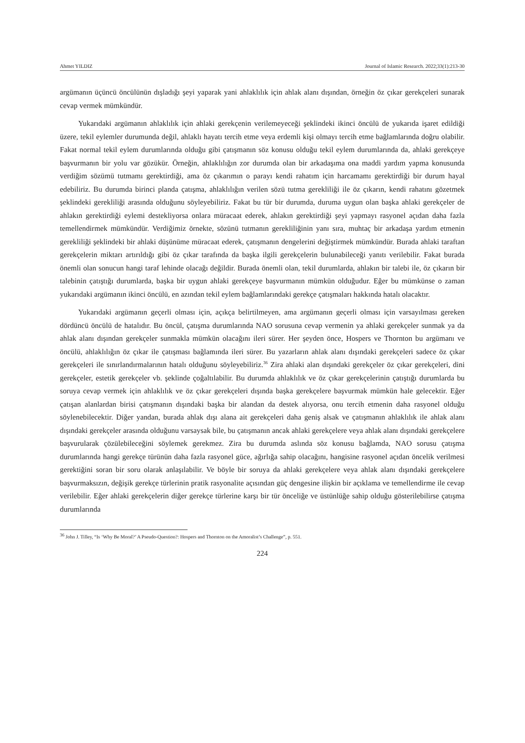Ahmet YILDIZ Journal of Islamic Research. 2022;33(1):213-30
argümanın üçüncü öncülünün dışladığı şeyi yaparak yani ahlaklılık için ahlak alanı dışından, örneğin öz çıkar gerekçeleri sunarak cevap vermek mümkündür.
Yukarıdaki argümanın ahlaklılık için ahlaki gerekçenin verilemeyeceği şeklindeki ikinci öncülü de yukarıda işaret edildiği üzere, tekil eylemler durumunda değil, ahlaklı hayatı tercih etme veya erdemli kişi olmayı tercih etme bağlamlarında doğru olabilir. Fakat normal tekil eylem durumlarında olduğu gibi çatışmanın söz konusu olduğu tekil eylem durumlarında da, ahlaki gerekçeye başvurmanın bir yolu var gözükür. Örneğin, ahlaklılığın zor durumda olan bir arkadaşıma ona maddi yardım yapma konusunda verdiğim sözümü tutmamı gerektirdiği, ama öz çıkarımın o parayı kendi rahatım için harcamamı gerektirdiği bir durum hayal edebiliriz. Bu durumda birinci planda çatışma, ahlaklılığın verilen sözü tutma gerekliliği ile öz çıkarın, kendi rahatını gözetmek şeklindeki gerekliliği arasında olduğunu söyleyebiliriz. Fakat bu tür bir durumda, duruma uygun olan başka ahlaki gerekçeler de ahlakın gerektirdiği eylemi destekliyorsa onlara müracaat ederek, ahlakın gerektirdiği şeyi yapmayı rasyonel açıdan daha fazla temellendirmek mümkündür. Verdiğimiz örnekte, sözünü tutmanın gerekliliğinin yanı sıra, muhtaç bir arkadaşa yardım etmenin gerekliliği şeklindeki bir ahlaki düşünüme müracaat ederek, çatışmanın dengelerini değiştirmek mümkündür. Burada ahlaki taraftan gerekçelerin miktarı artırıldığı gibi öz çıkar tarafında da başka ilgili gerekçelerin bulunabileceği yanıtı verilebilir. Fakat burada önemli olan sonucun hangi taraf lehinde olacağı değildir. Burada önemli olan, tekil durumlarda, ahlakın bir talebi ile, öz çıkarın bir talebinin çatıştığı durumlarda, başka bir uygun ahlaki gerekçeye başvurmanın mümkün olduğudur. Eğer bu mümkünse o zaman yukarıdaki argümanın ikinci öncülü, en azından tekil eylem bağlamlarındaki gerekçe çatışmaları hakkında hatalı olacaktır.
Yukarıdaki argümanın geçerli olması için, açıkça belirtilmeyen, ama argümanın geçerli olması için varsayılması gereken dördüncü öncülü de hatalıdır. Bu öncül, çatışma durumlarında NAO sorusuna cevap vermenin ya ahlaki gerekçeler sunmak ya da ahlak alanı dışından gerekçeler sunmakla mümkün olacağını ileri sürer. Her şeyden önce, Hospers ve Thornton bu argümanı ve öncülü, ahlaklılığın öz çıkar ile çatışması bağlamında ileri sürer. Bu yazarların ahlak alanı dışındaki gerekçeleri sadece öz çıkar gerekçeleri ile sınırlandırmalarının hatalı olduğunu söyleyebiliriz.<sup>36</sup> Zira ahlaki alan dışındaki gerekçeler öz çıkar gerekçeleri, dini gerekçeler, estetik gerekçeler vb. şeklinde çoğaltılabilir. Bu durumda ahlaklılık ve öz çıkar gerekçelerinin çatıştığı durumlarda bu soruya cevap vermek için ahlaklılık ve öz çıkar gerekçeleri dışında başka gerekçelere başvurmak mümkün hale gelecektir. Eğer çatışan alanlardan birisi çatışmanın dışındaki başka bir alandan da destek alıyorsa, onu tercih etmenin daha rasyonel olduğu söylenebilecektir. Diğer yandan, burada ahlak dışı alana ait gerekçeleri daha geniş alsak ve çatışmanın ahlaklılık ile ahlak alanı dışındaki gerekçeler arasında olduğunu varsaysak bile, bu çatışmanın ancak ahlaki gerekçelere veya ahlak alanı dışındaki gerekçelere başvurularak çözülebileceğini söylemek gerekmez. Zira bu durumda aslında söz konusu bağlamda, NAO sorusu çatışma durumlarında hangi gerekçe türünün daha fazla rasyonel güce, ağırlığa sahip olacağını, hangisine rasyonel açıdan öncelik verilmesi gerektiğini soran bir soru olarak anlaşılabilir. Ve böyle bir soruya da ahlaki gerekçelere veya ahlak alanı dışındaki gerekçelere başvurmaksızın, değişik gerekçe türlerinin pratik rasyonalite açısından güç dengesine ilişkin bir açıklama ve temellendirme ile cevap verilebilir. Eğer ahlaki gerekçelerin diğer gerekçe türlerine karşı bir tür önceliğe ve üstünlüğe sahip olduğu gösterilebilirse çatışma durumlarında
<sup>36</sup> John J. Tilley, “Is ‘Why Be Moral?’ A Pseudo-Question?: Hospers and Thornton on the Amoralist’s Challenge”, p. 551.
224